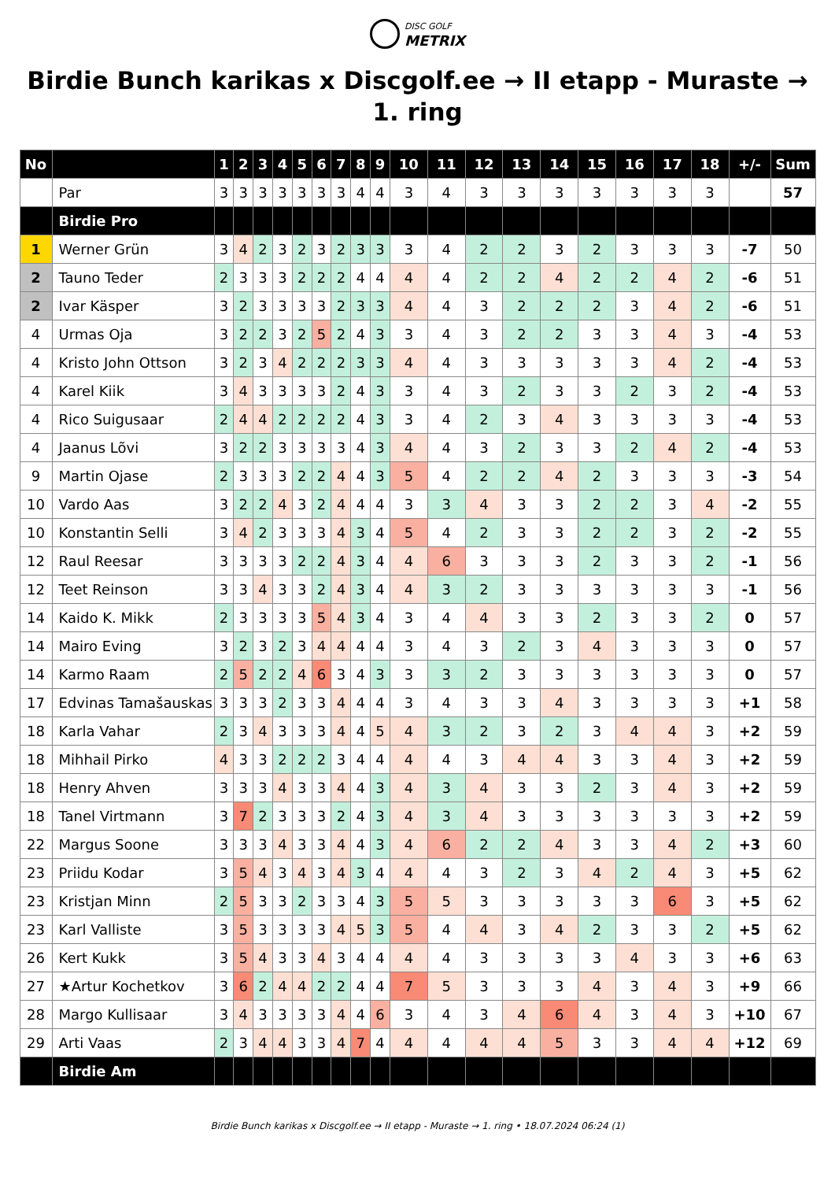DISC GOLF METRIX
Birdie Bunch karikas x Discgolf.ee → II etapp - Muraste → 1. ring
| No | | 1 | 2 | 3 | 4 | 5 | 6 | 7 | 8 | 9 | 10 | 11 | 12 | 13 | 14 | 15 | 16 | 17 | 18 | +/- | Sum |
| --- | --- | --- | --- | --- | --- | --- | --- | --- | --- | --- | --- | --- | --- | --- | --- | --- | --- | --- | --- | --- | --- |
| | Par | 3 | 3 | 3 | 3 | 3 | 3 | 3 | 4 | 4 | 3 | 4 | 3 | 3 | 3 | 3 | 3 | 3 | 3 | | 57 |
| | Birdie Pro | | | | | | | | | | | | | | | | | | | | |
| 1 | Werner Grün | 3 | 4 | 2 | 3 | 2 | 3 | 2 | 3 | 3 | 3 | 4 | 2 | 2 | 3 | 2 | 3 | 3 | 3 | -7 | 50 |
| 2 | Tauno Teder | 2 | 3 | 3 | 3 | 2 | 2 | 2 | 4 | 4 | 4 | 4 | 2 | 2 | 4 | 2 | 2 | 4 | 2 | -6 | 51 |
| 2 | Ivar Käsper | 3 | 2 | 3 | 3 | 3 | 3 | 2 | 3 | 3 | 4 | 4 | 3 | 2 | 2 | 2 | 3 | 4 | 2 | -6 | 51 |
| 4 | Urmas Oja | 3 | 2 | 2 | 3 | 2 | 5 | 2 | 4 | 3 | 3 | 4 | 3 | 2 | 2 | 3 | 3 | 4 | 3 | -4 | 53 |
| 4 | Kristo John Ottson | 3 | 2 | 3 | 4 | 2 | 2 | 2 | 3 | 3 | 4 | 4 | 3 | 3 | 3 | 3 | 3 | 4 | 2 | -4 | 53 |
| 4 | Karel Kiik | 3 | 4 | 3 | 3 | 3 | 3 | 2 | 4 | 3 | 3 | 4 | 3 | 2 | 3 | 3 | 2 | 3 | 2 | -4 | 53 |
| 4 | Rico Suigusaar | 2 | 4 | 4 | 2 | 2 | 2 | 2 | 4 | 3 | 3 | 4 | 2 | 3 | 4 | 3 | 3 | 3 | 3 | -4 | 53 |
| 4 | Jaanus Lõvi | 3 | 2 | 2 | 3 | 3 | 3 | 3 | 4 | 3 | 4 | 4 | 3 | 2 | 3 | 3 | 2 | 4 | 2 | -4 | 53 |
| 9 | Martin Ojase | 2 | 3 | 3 | 3 | 2 | 2 | 4 | 4 | 3 | 5 | 4 | 2 | 2 | 4 | 2 | 3 | 3 | 3 | -3 | 54 |
| 10 | Vardo Aas | 3 | 2 | 2 | 4 | 3 | 2 | 4 | 4 | 4 | 3 | 3 | 4 | 3 | 3 | 2 | 2 | 3 | 4 | -2 | 55 |
| 10 | Konstantin Selli | 3 | 4 | 2 | 3 | 3 | 3 | 4 | 3 | 4 | 5 | 4 | 2 | 3 | 3 | 2 | 2 | 3 | 2 | -2 | 55 |
| 12 | Raul Reesar | 3 | 3 | 3 | 3 | 2 | 2 | 4 | 3 | 4 | 4 | 6 | 3 | 3 | 3 | 2 | 3 | 3 | 2 | -1 | 56 |
| 12 | Teet Reinson | 3 | 3 | 4 | 3 | 3 | 2 | 4 | 3 | 4 | 4 | 3 | 2 | 3 | 3 | 3 | 3 | 3 | 3 | -1 | 56 |
| 14 | Kaido K. Mikk | 2 | 3 | 3 | 3 | 3 | 5 | 4 | 3 | 4 | 3 | 4 | 4 | 3 | 3 | 2 | 3 | 3 | 2 | 0 | 57 |
| 14 | Mairo Eving | 3 | 2 | 3 | 2 | 3 | 4 | 4 | 4 | 4 | 3 | 4 | 3 | 2 | 3 | 4 | 3 | 3 | 3 | 0 | 57 |
| 14 | Karmo Raam | 2 | 5 | 2 | 2 | 4 | 6 | 3 | 4 | 3 | 3 | 3 | 2 | 3 | 3 | 3 | 3 | 3 | 3 | 0 | 57 |
| 17 | Edvinas Tamašauskas | 3 | 3 | 3 | 2 | 3 | 3 | 4 | 4 | 4 | 3 | 4 | 3 | 3 | 4 | 3 | 3 | 3 | 3 | +1 | 58 |
| 18 | Karla Vahar | 2 | 3 | 4 | 3 | 3 | 3 | 4 | 4 | 5 | 4 | 3 | 2 | 3 | 2 | 3 | 4 | 4 | 3 | +2 | 59 |
| 18 | Mihhail Pirko | 4 | 3 | 3 | 2 | 2 | 2 | 3 | 4 | 4 | 4 | 4 | 3 | 4 | 4 | 3 | 3 | 4 | 3 | +2 | 59 |
| 18 | Henry Ahven | 3 | 3 | 3 | 4 | 3 | 3 | 4 | 4 | 3 | 4 | 3 | 4 | 3 | 3 | 2 | 3 | 4 | 3 | +2 | 59 |
| 18 | Tanel Virtmann | 3 | 7 | 2 | 3 | 3 | 3 | 2 | 4 | 3 | 4 | 3 | 4 | 3 | 3 | 3 | 3 | 3 | 3 | +2 | 59 |
| 22 | Margus Soone | 3 | 3 | 3 | 4 | 3 | 3 | 4 | 4 | 3 | 4 | 6 | 2 | 2 | 4 | 3 | 3 | 4 | 2 | +3 | 60 |
| 23 | Priidu Kodar | 3 | 5 | 4 | 3 | 4 | 3 | 4 | 3 | 4 | 4 | 4 | 3 | 2 | 3 | 4 | 2 | 4 | 3 | +5 | 62 |
| 23 | Kristjan Minn | 2 | 5 | 3 | 3 | 2 | 3 | 3 | 4 | 3 | 5 | 5 | 3 | 3 | 3 | 3 | 3 | 6 | 3 | +5 | 62 |
| 23 | Karl Valliste | 3 | 5 | 3 | 3 | 3 | 3 | 4 | 5 | 3 | 5 | 4 | 4 | 3 | 4 | 2 | 3 | 3 | 2 | +5 | 62 |
| 26 | Kert Kukk | 3 | 5 | 4 | 3 | 3 | 4 | 3 | 4 | 4 | 4 | 4 | 3 | 3 | 3 | 3 | 4 | 3 | 3 | +6 | 63 |
| 27 | ★Artur Kochetkov | 3 | 6 | 2 | 4 | 4 | 2 | 2 | 4 | 4 | 7 | 5 | 3 | 3 | 3 | 4 | 3 | 4 | 3 | +9 | 66 |
| 28 | Margo Kullisaar | 3 | 4 | 3 | 3 | 3 | 3 | 4 | 4 | 6 | 3 | 4 | 3 | 4 | 6 | 4 | 3 | 4 | 3 | +10 | 67 |
| 29 | Arti Vaas | 2 | 3 | 4 | 4 | 3 | 3 | 4 | 7 | 4 | 4 | 4 | 4 | 4 | 5 | 3 | 3 | 4 | 4 | +12 | 69 |
| | Birdie Am | | | | | | | | | | | | | | | | | | | | |
Birdie Bunch karikas x Discgolf.ee → II etapp - Muraste → 1. ring • 18.07.2024 06:24 (1)